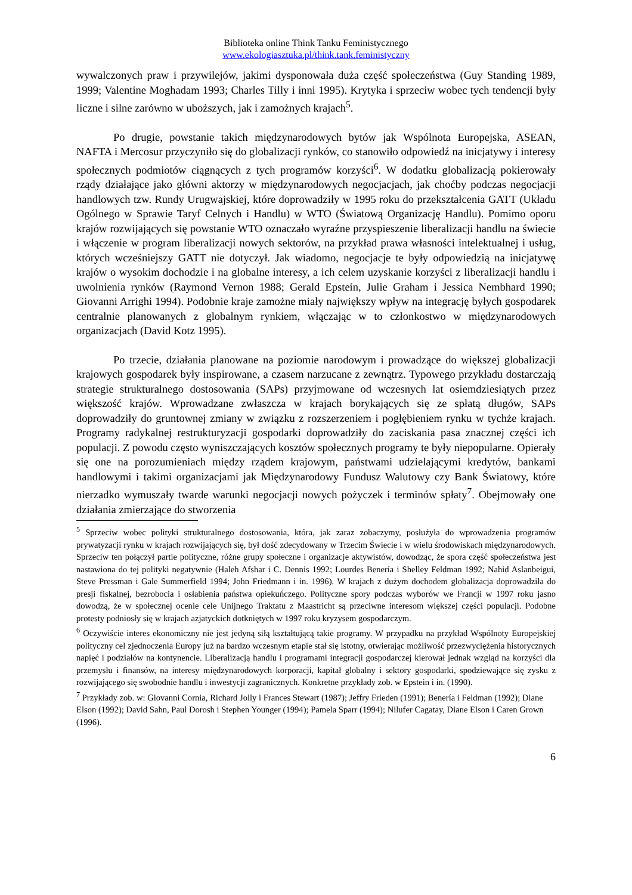Biblioteka online Think Tanku Feministycznego
www.ekologiasztuka.pl/think.tank.feministyczny
wywalczonych praw i przywilejów, jakimi dysponowała duża część społeczeństwa (Guy Standing 1989, 1999; Valentine Moghadam 1993; Charles Tilly i inni 1995). Krytyka i sprzeciw wobec tych tendencji były liczne i silne zarówno w uboższych, jak i zamożnych krajach<sup>5</sup>.
Po drugie, powstanie takich międzynarodowych bytów jak Wspólnota Europejska, ASEAN, NAFTA i Mercosur przyczyniło się do globalizacji rynków, co stanowiło odpowiedź na inicjatywy i interesy społecznych podmiotów ciągnących z tych programów korzyści<sup>6</sup>. W dodatku globalizacją pokierowały rządy działające jako główni aktorzy w międzynarodowych negocjacjach, jak choćby podczas negocjacji handlowych tzw. Rundy Urugwajskiej, które doprowadziły w 1995 roku do przekształcenia GATT (Układu Ogólnego w Sprawie Taryf Celnych i Handlu) w WTO (Światową Organizację Handlu). Pomimo oporu krajów rozwijających się powstanie WTO oznaczało wyraźne przyspieszenie liberalizacji handlu na świecie i włączenie w program liberalizacji nowych sektorów, na przykład prawa własności intelektualnej i usług, których wcześniejszy GATT nie dotyczył. Jak wiadomo, negocjacje te były odpowiedzią na inicjatywę krajów o wysokim dochodzie i na globalne interesy, a ich celem uzyskanie korzyści z liberalizacji handlu i uwolnienia rynków (Raymond Vernon 1988; Gerald Epstein, Julie Graham i Jessica Nembhard 1990; Giovanni Arrighi 1994). Podobnie kraje zamożne miały największy wpływ na integrację byłych gospodarek centralnie planowanych z globalnym rynkiem, włączając w to członkostwo w międzynarodowych organizacjach (David Kotz 1995).
Po trzecie, działania planowane na poziomie narodowym i prowadzące do większej globalizacji krajowych gospodarek były inspirowane, a czasem narzucane z zewnątrz. Typowego przykładu dostarczają strategie strukturalnego dostosowania (SAPs) przyjmowane od wczesnych lat osiemdziesiątych przez większość krajów. Wprowadzane zwłaszcza w krajach borykających się ze spłatą długów, SAPs doprowadziły do gruntownej zmiany w związku z rozszerzeniem i pogłębieniem rynku w tychże krajach. Programy radykalnej restrukturyzacji gospodarki doprowadziły do zaciskania pasa znacznej części ich populacji. Z powodu często wyniszczających kosztów społecznych programy te były niepopularne. Opierały się one na porozumieniach między rządem krajowym, państwami udzielającymi kredytów, bankami handlowymi i takimi organizacjami jak Międzynarodowy Fundusz Walutowy czy Bank Światowy, które nierzadko wymuszały twarde warunki negocjacji nowych pożyczek i terminów spłaty<sup>7</sup>. Obejmowały one działania zmierzające do stworzenia
<sup>5</sup> Sprzeciw wobec polityki strukturalnego dostosowania, która, jak zaraz zobaczymy, posłużyła do wprowadzenia programów prywatyzacji rynku w krajach rozwijających się, był dość zdecydowany w Trzecim Świecie i w wielu środowiskach międzynarodowych. Sprzeciw ten połączył partie polityczne, różne grupy społeczne i organizacje aktywistów, dowodząc, że spora część społeczeństwa jest nastawiona do tej polityki negatywnie (Haleh Afshar i C. Dennis 1992; Lourdes Benería i Shelley Feldman 1992; Nahid Aslanbeigui, Steve Pressman i Gale Summerfield 1994; John Friedmann i in. 1996). W krajach z dużym dochodem globalizacja doprowadziła do presji fiskalnej, bezrobocia i osłabienia państwa opiekuńczego. Polityczne spory podczas wyborów we Francji w 1997 roku jasno dowodzą, że w społecznej ocenie cele Unijnego Traktatu z Maastricht są przeciwne interesom większej części populacji. Podobne protesty podniosły się w krajach azjatyckich dotkniętych w 1997 roku kryzysem gospodarczym.
<sup>6</sup> Oczywiście interes ekonomiczny nie jest jedyną siłą kształtującą takie programy. W przypadku na przykład Wspólnoty Europejskiej polityczny cel zjednoczenia Europy już na bardzo wczesnym etapie stał się istotny, otwierając możliwość przezwyciężenia historycznych napięć i podziałów na kontynencie. Liberalizacją handlu i programami integracji gospodarczej kierował jednak wzgląd na korzyści dla przemysłu i finansów, na interesy międzynarodowych korporacji, kapitał globalny i sektory gospodarki, spodziewające się zysku z rozwijającego się swobodnie handlu i inwestycji zagranicznych. Konkretne przykłady zob. w Epstein i in. (1990).
<sup>7</sup> Przykłady zob. w: Giovanni Cornia, Richard Jolly i Frances Stewart (1987); Jeffry Frieden (1991); Benería i Feldman (1992); Diane Elson (1992); David Sahn, Paul Dorosh i Stephen Younger (1994); Pamela Sparr (1994); Nilufer Cagatay, Diane Elson i Caren Grown (1996).
6